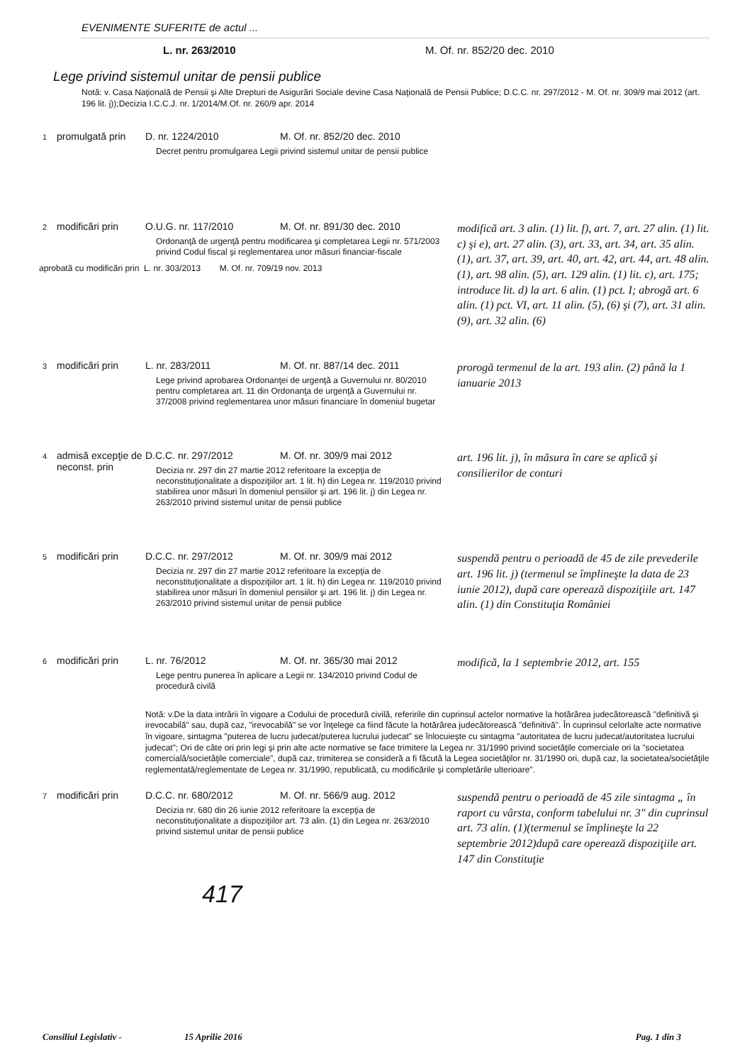EVENIMENTE SUFERITE de actul ...
L. nr. 263/2010 M. Of. nr. 852/20 dec. 2010
Lege privind sistemul unitar de pensii publice
Notă: v. Casa Naţională de Pensii şi Alte Drepturi de Asigurări Sociale devine Casa Naţională de Pensii Publice; D.C.C. nr. 297/2012 - M. Of. nr. 309/9 mai 2012 (art. 196 lit. j));Decizia I.C.C.J. nr. 1/2014/M.Of. nr. 260/9 apr. 2014
1
promulgată prin
D. nr. 1224/2010 M. Of. nr. 852/20 dec. 2010
Decret pentru promulgarea Legii privind sistemul unitar de pensii publice
2
modificări prin
O.U.G. nr. 117/2010 M. Of. nr. 891/30 dec. 2010
Ordonanţă de urgenţă pentru modificarea şi completarea Legii nr. 571/2003 privind Codul fiscal şi reglementarea unor măsuri financiar-fiscale
aprobată cu modificări prin L. nr. 303/2013 M. Of. nr. 709/19 nov. 2013
modifică art. 3 alin. (1) lit. f), art. 7, art. 27 alin. (1) lit. c) şi e), art. 27 alin. (3), art. 33, art. 34, art. 35 alin. (1), art. 37, art. 39, art. 40, art. 42, art. 44, art. 48 alin. (1), art. 98 alin. (5), art. 129 alin. (1) lit. c), art. 175; introduce lit. d) la art. 6 alin. (1) pct. I; abrogă art. 6 alin. (1) pct. VI, art. 11 alin. (5), (6) şi (7), art. 31 alin.(9), art. 32 alin. (6)
3
modificări prin
L. nr. 283/2011 M. Of. nr. 887/14 dec. 2011
Lege privind aprobarea Ordonanţei de urgenţă a Guvernului nr. 80/2010 pentru completarea art. 11 din Ordonanţa de urgenţă a Guvernului nr. 37/2008 privind reglementarea unor măsuri financiare în domeniul bugetar
prorogă termenul de la art. 193 alin. (2) până la 1 ianuarie 2013
4
admisă excepţie de neconst. prin
D.C.C. nr. 297/2012 M. Of. nr. 309/9 mai 2012
Decizia nr. 297 din 27 martie 2012 referitoare la excepţia de neconstituţionalitate a dispoziţiilor art. 1 lit. h) din Legea nr. 119/2010 privind stabilirea unor măsuri în domeniul pensiilor şi art. 196 lit. j) din Legea nr. 263/2010 privind sistemul unitar de pensii publice
art. 196 lit. j), în măsura în care se aplică şi consilierilor de conturi
5
modificări prin
D.C.C. nr. 297/2012 M. Of. nr. 309/9 mai 2012
Decizia nr. 297 din 27 martie 2012 referitoare la excepţia de neconstituţionalitate a dispoziţiilor art. 1 lit. h) din Legea nr. 119/2010 privind stabilirea unor măsuri în domeniul pensiilor şi art. 196 lit. j) din Legea nr. 263/2010 privind sistemul unitar de pensii publice
suspendă pentru o perioadă de 45 de zile prevederile art. 196 lit. j) (termenul se împlineşte la data de 23 iunie 2012), după care operează dispoziţiile art. 147 alin. (1) din Constituţia României
6
modificări prin
L. nr. 76/2012 M. Of. nr. 365/30 mai 2012
Lege pentru punerea în aplicare a Legii nr. 134/2010 privind Codul de procedură civilă
modifică, la 1 septembrie 2012, art. 155
Notă: v.De la data intrării în vigoare a Codului de procedură civilă, referirile din cuprinsul actelor normative la hotărârea judecătorească "definitivă şi irevocabilă" sau, după caz, "irevocabilă" se vor înţelege ca fiind făcute la hotărârea judecătorească "definitivă". În cuprinsul celorlalte acte normative în vigoare, sintagma "puterea de lucru judecat/puterea lucrului judecat" se înlocuieşte cu sintagma "autoritatea de lucru judecat/autoritatea lucrului judecat"; Ori de câte ori prin legi şi prin alte acte normative se face trimitere la Legea nr. 31/1990 privind societăţile comerciale ori la "societatea comercială/societăţile comerciale", după caz, trimiterea se consideră a fi făcută la Legea societăţilor nr. 31/1990 ori, după caz, la societatea/societăţile reglementată/reglementate de Legea nr. 31/1990, republicată, cu modificările şi completările ulterioare".
7
modificări prin
D.C.C. nr. 680/2012 M. Of. nr. 566/9 aug. 2012
Decizia nr. 680 din 26 iunie 2012 referitoare la excepţia de neconstituţionalitate a dispoziţiilor art. 73 alin. (1) din Legea nr. 263/2010 privind sistemul unitar de pensii publice
suspendă pentru o perioadă de 45 zile sintagma „ în raport cu vârsta, conform tabelului nr. 3" din cuprinsul art. 73 alin. (1)(termenul se împlineşte la 22 septembrie 2012)după care operează dispoziţiile art. 147 din Constituţie
417
Consiliul Legislativ - 15 Aprilie 2016 Pag. 1 din 3